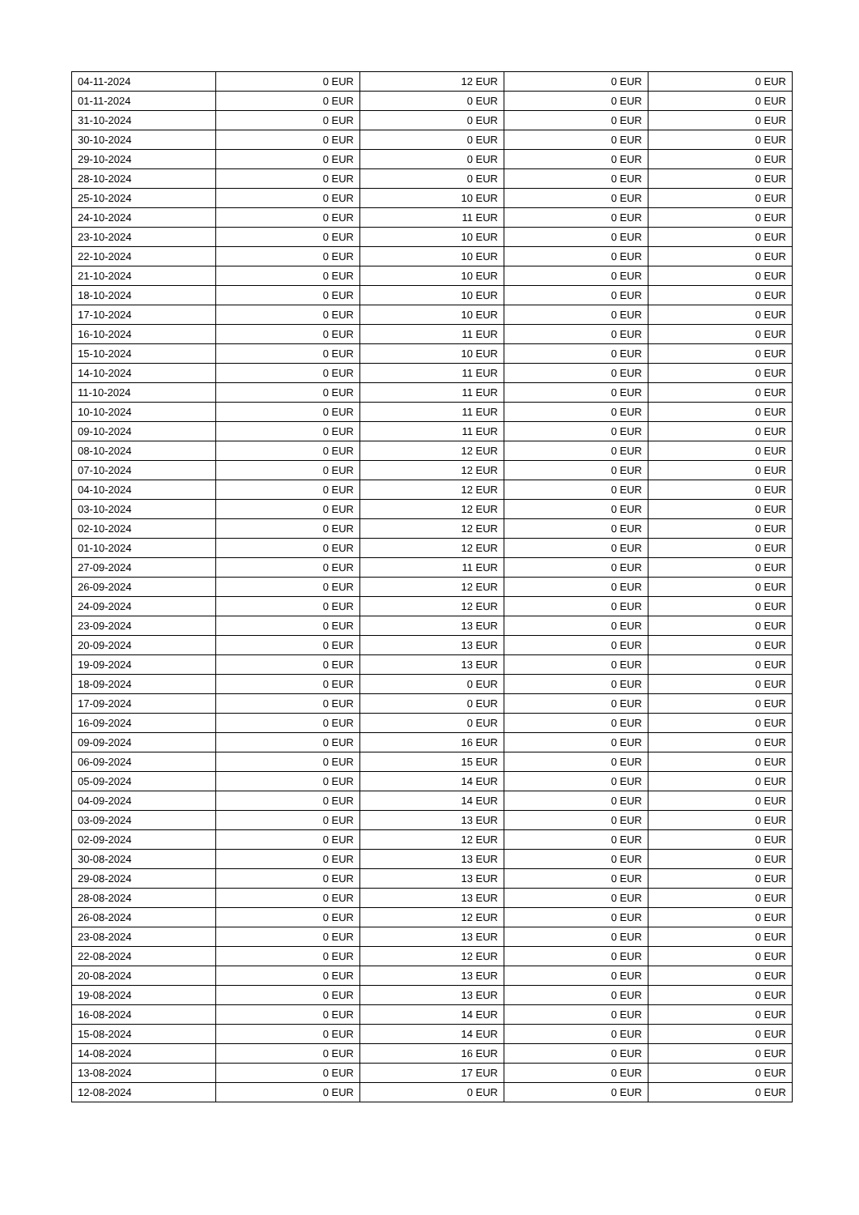| 04-11-2024 | 0 EUR | 12 EUR | 0 EUR | 0 EUR |
| 01-11-2024 | 0 EUR | 0 EUR | 0 EUR | 0 EUR |
| 31-10-2024 | 0 EUR | 0 EUR | 0 EUR | 0 EUR |
| 30-10-2024 | 0 EUR | 0 EUR | 0 EUR | 0 EUR |
| 29-10-2024 | 0 EUR | 0 EUR | 0 EUR | 0 EUR |
| 28-10-2024 | 0 EUR | 0 EUR | 0 EUR | 0 EUR |
| 25-10-2024 | 0 EUR | 10 EUR | 0 EUR | 0 EUR |
| 24-10-2024 | 0 EUR | 11 EUR | 0 EUR | 0 EUR |
| 23-10-2024 | 0 EUR | 10 EUR | 0 EUR | 0 EUR |
| 22-10-2024 | 0 EUR | 10 EUR | 0 EUR | 0 EUR |
| 21-10-2024 | 0 EUR | 10 EUR | 0 EUR | 0 EUR |
| 18-10-2024 | 0 EUR | 10 EUR | 0 EUR | 0 EUR |
| 17-10-2024 | 0 EUR | 10 EUR | 0 EUR | 0 EUR |
| 16-10-2024 | 0 EUR | 11 EUR | 0 EUR | 0 EUR |
| 15-10-2024 | 0 EUR | 10 EUR | 0 EUR | 0 EUR |
| 14-10-2024 | 0 EUR | 11 EUR | 0 EUR | 0 EUR |
| 11-10-2024 | 0 EUR | 11 EUR | 0 EUR | 0 EUR |
| 10-10-2024 | 0 EUR | 11 EUR | 0 EUR | 0 EUR |
| 09-10-2024 | 0 EUR | 11 EUR | 0 EUR | 0 EUR |
| 08-10-2024 | 0 EUR | 12 EUR | 0 EUR | 0 EUR |
| 07-10-2024 | 0 EUR | 12 EUR | 0 EUR | 0 EUR |
| 04-10-2024 | 0 EUR | 12 EUR | 0 EUR | 0 EUR |
| 03-10-2024 | 0 EUR | 12 EUR | 0 EUR | 0 EUR |
| 02-10-2024 | 0 EUR | 12 EUR | 0 EUR | 0 EUR |
| 01-10-2024 | 0 EUR | 12 EUR | 0 EUR | 0 EUR |
| 27-09-2024 | 0 EUR | 11 EUR | 0 EUR | 0 EUR |
| 26-09-2024 | 0 EUR | 12 EUR | 0 EUR | 0 EUR |
| 24-09-2024 | 0 EUR | 12 EUR | 0 EUR | 0 EUR |
| 23-09-2024 | 0 EUR | 13 EUR | 0 EUR | 0 EUR |
| 20-09-2024 | 0 EUR | 13 EUR | 0 EUR | 0 EUR |
| 19-09-2024 | 0 EUR | 13 EUR | 0 EUR | 0 EUR |
| 18-09-2024 | 0 EUR | 0 EUR | 0 EUR | 0 EUR |
| 17-09-2024 | 0 EUR | 0 EUR | 0 EUR | 0 EUR |
| 16-09-2024 | 0 EUR | 0 EUR | 0 EUR | 0 EUR |
| 09-09-2024 | 0 EUR | 16 EUR | 0 EUR | 0 EUR |
| 06-09-2024 | 0 EUR | 15 EUR | 0 EUR | 0 EUR |
| 05-09-2024 | 0 EUR | 14 EUR | 0 EUR | 0 EUR |
| 04-09-2024 | 0 EUR | 14 EUR | 0 EUR | 0 EUR |
| 03-09-2024 | 0 EUR | 13 EUR | 0 EUR | 0 EUR |
| 02-09-2024 | 0 EUR | 12 EUR | 0 EUR | 0 EUR |
| 30-08-2024 | 0 EUR | 13 EUR | 0 EUR | 0 EUR |
| 29-08-2024 | 0 EUR | 13 EUR | 0 EUR | 0 EUR |
| 28-08-2024 | 0 EUR | 13 EUR | 0 EUR | 0 EUR |
| 26-08-2024 | 0 EUR | 12 EUR | 0 EUR | 0 EUR |
| 23-08-2024 | 0 EUR | 13 EUR | 0 EUR | 0 EUR |
| 22-08-2024 | 0 EUR | 12 EUR | 0 EUR | 0 EUR |
| 20-08-2024 | 0 EUR | 13 EUR | 0 EUR | 0 EUR |
| 19-08-2024 | 0 EUR | 13 EUR | 0 EUR | 0 EUR |
| 16-08-2024 | 0 EUR | 14 EUR | 0 EUR | 0 EUR |
| 15-08-2024 | 0 EUR | 14 EUR | 0 EUR | 0 EUR |
| 14-08-2024 | 0 EUR | 16 EUR | 0 EUR | 0 EUR |
| 13-08-2024 | 0 EUR | 17 EUR | 0 EUR | 0 EUR |
| 12-08-2024 | 0 EUR | 0 EUR | 0 EUR | 0 EUR |